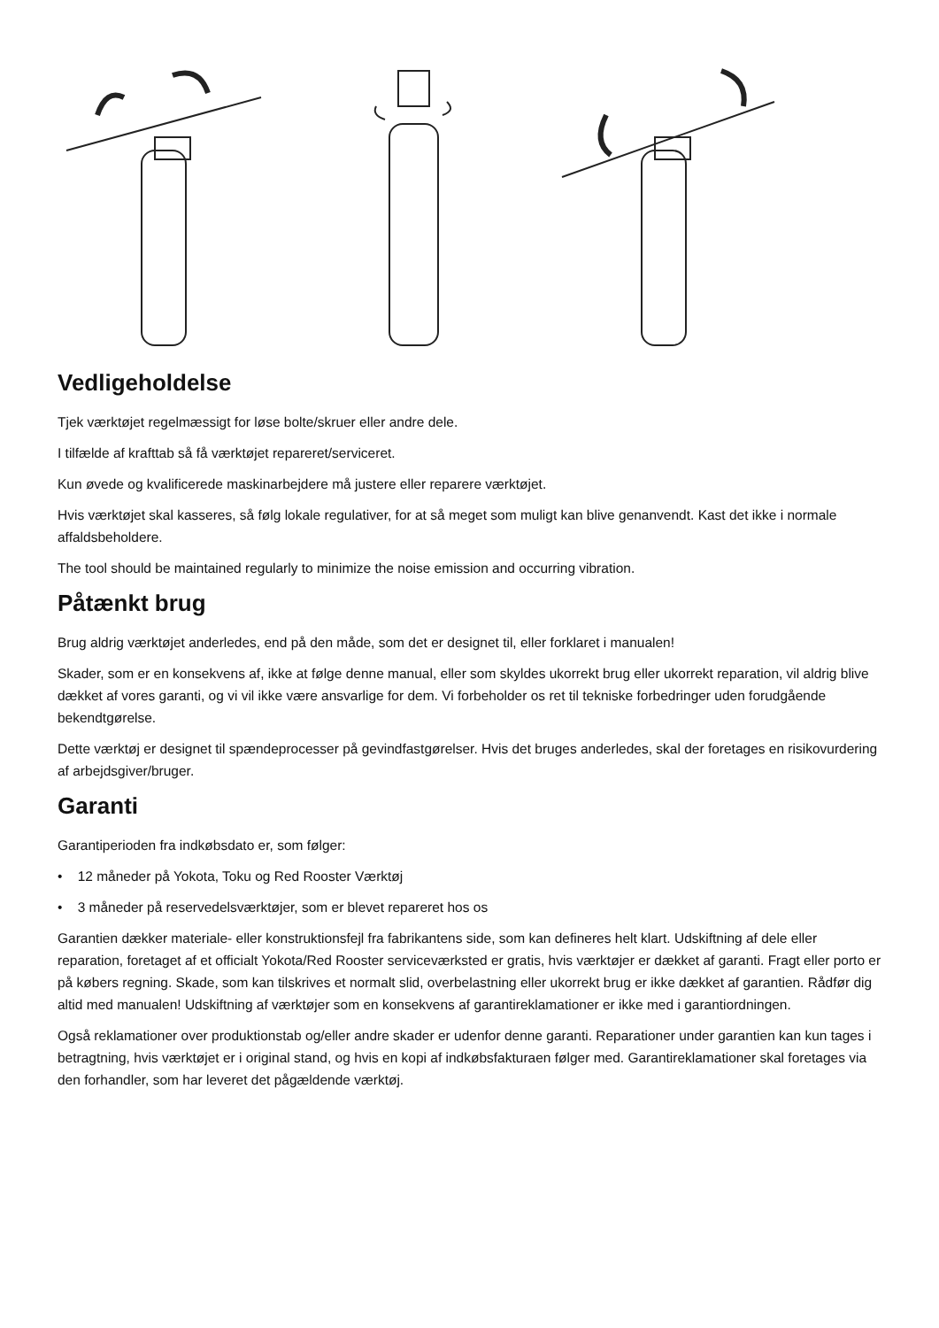Vedligeholdelse
Tjek værktøjet regelmæssigt for løse bolte/skruer eller andre dele.
I tilfælde af krafttab så få værktøjet repareret/serviceret.
Kun øvede og kvalificerede maskinarbejdere må justere eller reparere værktøjet.
Hvis værktøjet skal kasseres, så følg lokale regulativer, for at så meget som muligt kan blive genanvendt. Kast det ikke i normale affaldsbeholdere.
The tool should be maintained regularly to minimize the noise emission and occurring vibration.
Påtænkt brug
Brug aldrig værktøjet anderledes, end på den måde, som det er designet til, eller forklaret i manualen!
Skader, som er en konsekvens af, ikke at følge denne manual, eller som skyldes ukorrekt brug eller ukorrekt reparation, vil aldrig blive dækket af vores garanti, og vi vil ikke være ansvarlige for dem. Vi forbeholder os ret til tekniske forbedringer uden forudgående bekendtgørelse.
Dette værktøj er designet til spændeprocesser på gevindfastgørelser. Hvis det bruges anderledes, skal der foretages en risikovurdering af arbejdsgiver/bruger.
Garanti
Garantiperioden fra indkøbsdato er, som følger:
• 12 måneder på Yokota, Toku og Red Rooster Værktøj
• 3 måneder på reservedelsværktøjer, som er blevet repareret hos os
Garantien dækker materiale- eller konstruktionsfejl fra fabrikantens side, som kan defineres helt klart. Udskiftning af dele eller reparation, foretaget af et officialt Yokota/Red Rooster serviceværksted er gratis, hvis værktøjer er dækket af garanti. Fragt eller porto er på købers regning. Skade, som kan tilskrives et normalt slid, overbelastning eller ukorrekt brug er ikke dækket af garantien. Rådfør dig altid med manualen! Udskiftning af værktøjer som en konsekvens af garantireklamationer er ikke med i garantiordningen.
Også reklamationer over produktionstab og/eller andre skader er udenfor denne garanti. Reparationer under garantien kan kun tages i betragtning, hvis værktøjet er i original stand, og hvis en kopi af indkøbsfakturaen følger med. Garantireklamationer skal foretages via den forhandler, som har leveret det pågældende værktøj.